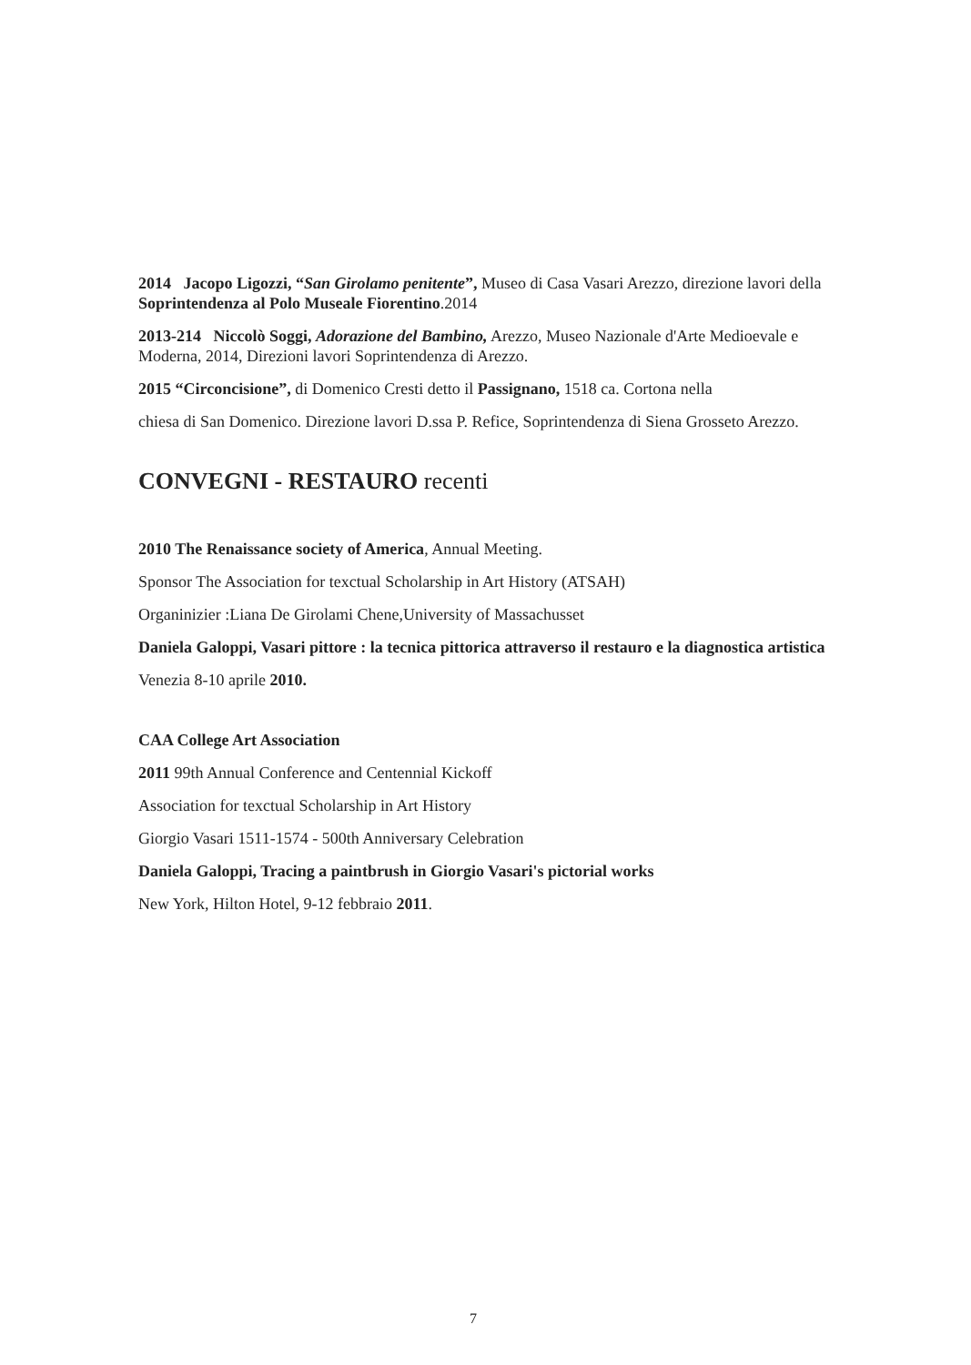2014 Jacopo Ligozzi, “San Girolamo penitente”, Museo di Casa Vasari Arezzo, direzione lavori della Soprintendenza al Polo Museale Fiorentino.2014
2013-214 Niccolò Soggi, Adorazione del Bambino, Arezzo, Museo Nazionale d'Arte Medioevale e Moderna, 2014, Direzioni lavori Soprintendenza di Arezzo.
2015 “Circoncisione”, di Domenico Cresti detto il Passignano, 1518 ca. Cortona nella
chiesa di San Domenico. Direzione lavori D.ssa P. Refice, Soprintendenza di Siena Grosseto Arezzo.
CONVEGNI - RESTAURO recenti
2010 The Renaissance society of America, Annual Meeting.
Sponsor The Association for texctual Scholarship in Art History (ATSAH)
Organinizier :Liana De Girolami Chene,University of Massachusset
Daniela Galoppi, Vasari pittore : la tecnica pittorica attraverso il restauro e la diagnostica artistica
Venezia 8-10 aprile 2010.
CAA College Art Association
2011 99th Annual Conference and Centennial Kickoff
Association for texctual Scholarship in Art History
Giorgio Vasari 1511-1574 - 500th Anniversary Celebration
Daniela Galoppi, Tracing a paintbrush in Giorgio Vasari's pictorial works
New York, Hilton Hotel, 9-12 febbraio 2011.
7